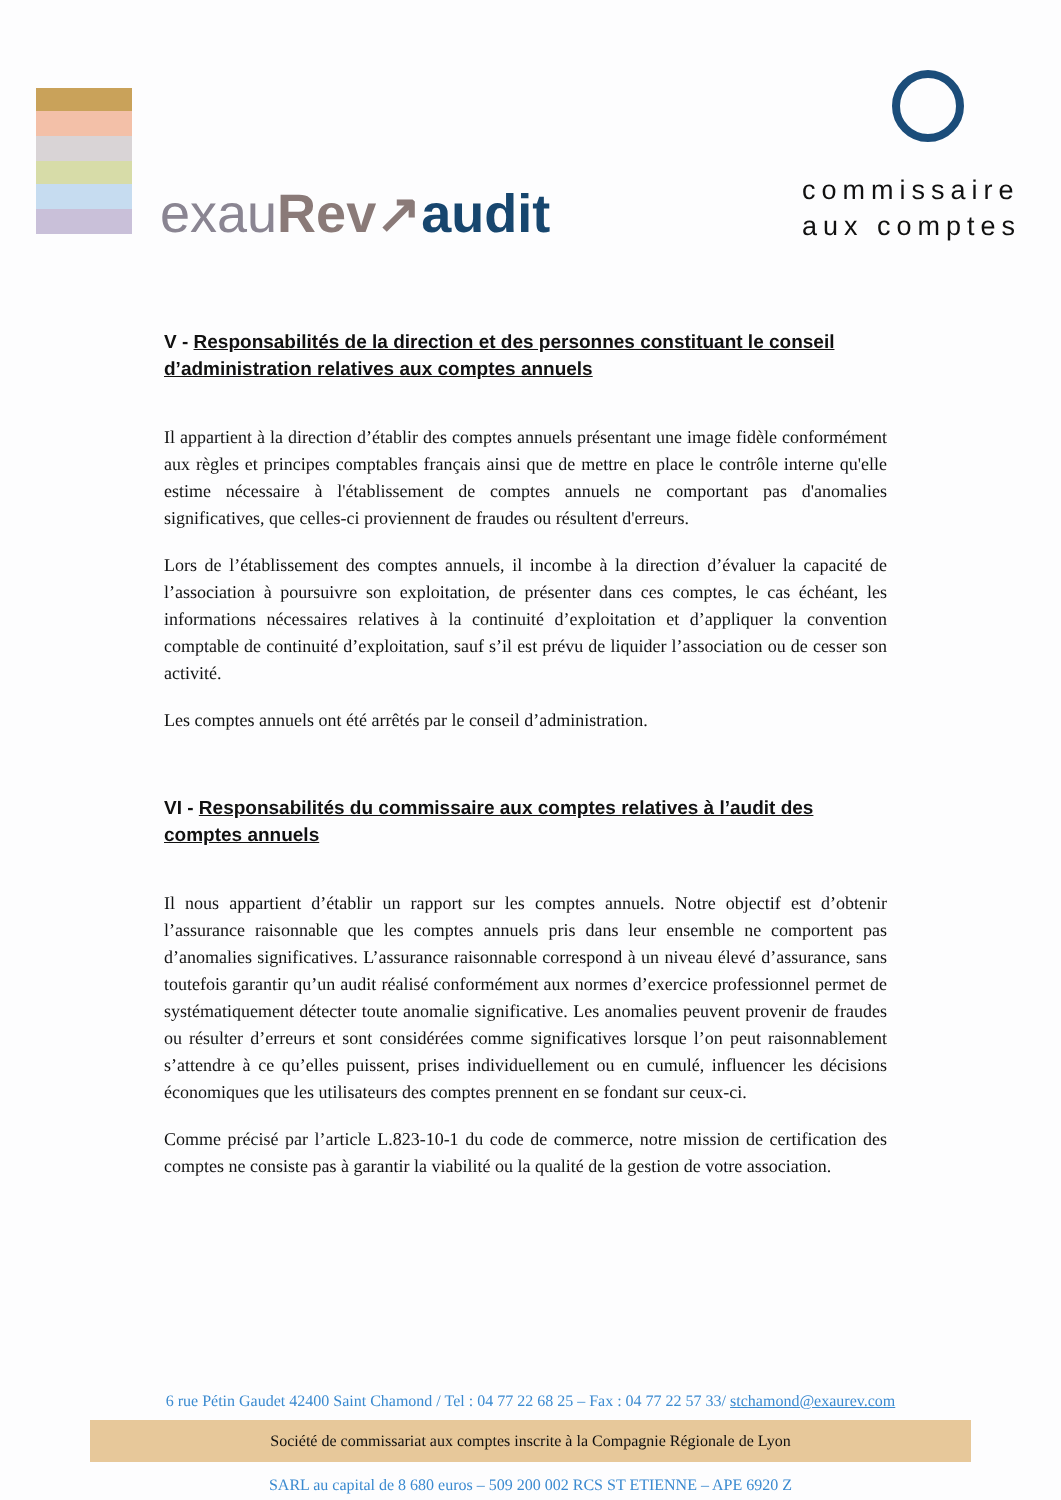exauRev↗audit
commissaire
aux comptes
V - Responsabilités de la direction et des personnes constituant le conseil d’administration relatives aux comptes annuels
Il appartient à la direction d’établir des comptes annuels présentant une image fidèle conformément aux règles et principes comptables français ainsi que de mettre en place le contrôle interne qu'elle estime nécessaire à l'établissement de comptes annuels ne comportant pas d'anomalies significatives, que celles-ci proviennent de fraudes ou résultent d'erreurs.
Lors de l’établissement des comptes annuels, il incombe à la direction d’évaluer la capacité de l’association à poursuivre son exploitation, de présenter dans ces comptes, le cas échéant, les informations nécessaires relatives à la continuité d’exploitation et d’appliquer la convention comptable de continuité d’exploitation, sauf s’il est prévu de liquider l’association ou de cesser son activité.
Les comptes annuels ont été arrêtés par le conseil d’administration.
VI - Responsabilités du commissaire aux comptes relatives à l’audit des comptes annuels
Il nous appartient d’établir un rapport sur les comptes annuels. Notre objectif est d’obtenir l’assurance raisonnable que les comptes annuels pris dans leur ensemble ne comportent pas d’anomalies significatives. L’assurance raisonnable correspond à un niveau élevé d’assurance, sans toutefois garantir qu’un audit réalisé conformément aux normes d’exercice professionnel permet de systématiquement détecter toute anomalie significative. Les anomalies peuvent provenir de fraudes ou résulter d’erreurs et sont considérées comme significatives lorsque l’on peut raisonnablement s’attendre à ce qu’elles puissent, prises individuellement ou en cumulé, influencer les décisions économiques que les utilisateurs des comptes prennent en se fondant sur ceux-ci.
Comme précisé par l’article L.823-10-1 du code de commerce, notre mission de certification des comptes ne consiste pas à garantir la viabilité ou la qualité de la gestion de votre association.
6 rue Pétin Gaudet 42400 Saint Chamond / Tel : 04 77 22 68 25 – Fax : 04 77 22 57 33/ stchamond@exaurev.com
Société de commissariat aux comptes inscrite à la Compagnie Régionale de Lyon
SARL au capital de 8 680 euros – 509 200 002 RCS ST ETIENNE – APE 6920 Z